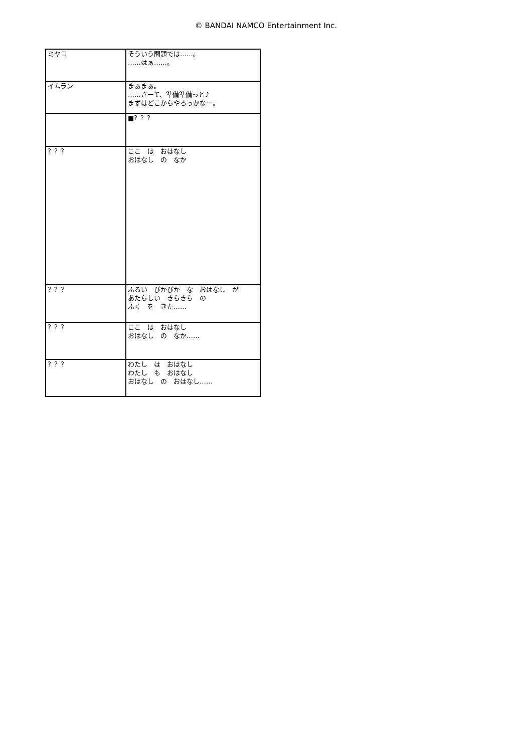© BANDAI NAMCO Entertainment Inc.
| ミヤコ | そういう問題では……。 ……はぁ……。 |
| イムラン | まぁまぁ。 ……さーて、準備準備っと♪ まずはどこからやろっかなー。 |
| | ■？？？ |
| ？？？ | ここ は おはなし おはなし の なか |
| ？？？ | ふるい ぴかぴか な おはなし が あたらしい きらきら の ふく を きた…… |
| ？？？ | ここ は おはなし おはなし の なか…… |
| ？？？ | わたし は おはなし わたし も おはなし おはなし の おはなし…… |